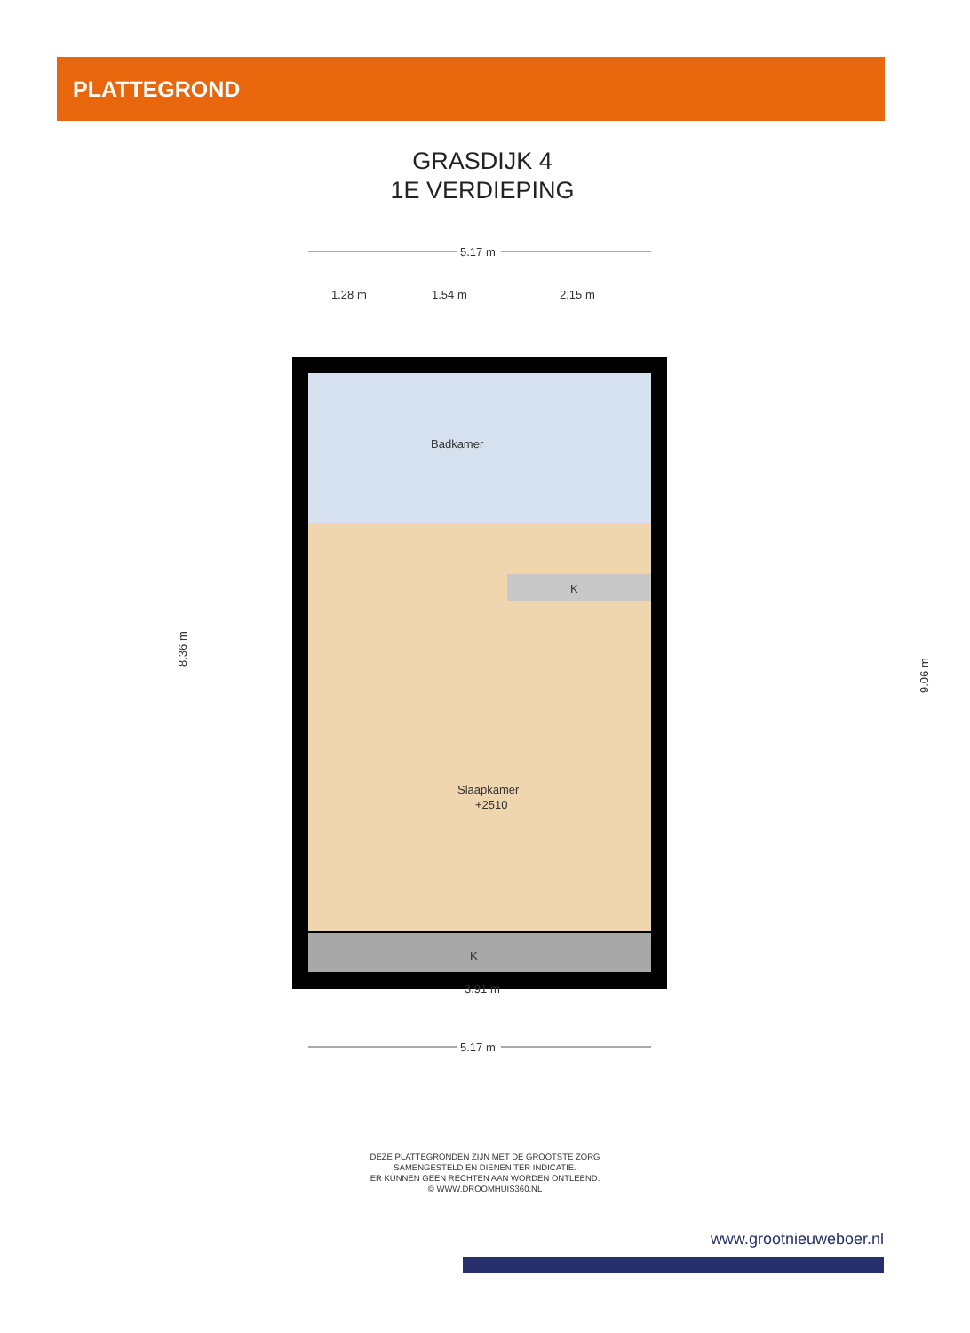PLATTEGROND
GRASDIJK 4
1E VERDIEPING
5.17 m
1.28 m
1.54 m
2.15 m
Badkamer
Slaapkamer
+2510
K
K
5.17 m
3.91 m
8.36 m
9.06 m
DEZE PLATTEGRONDEN ZIJN MET DE GROOTSTE ZORG
SAMENGESTELD EN DIENEN TER INDICATIE.
ER KUNNEN GEEN RECHTEN AAN WORDEN ONTLEEND.
© WWW.DROOMHUIS360.NL
www.grootnieuweboer.nl